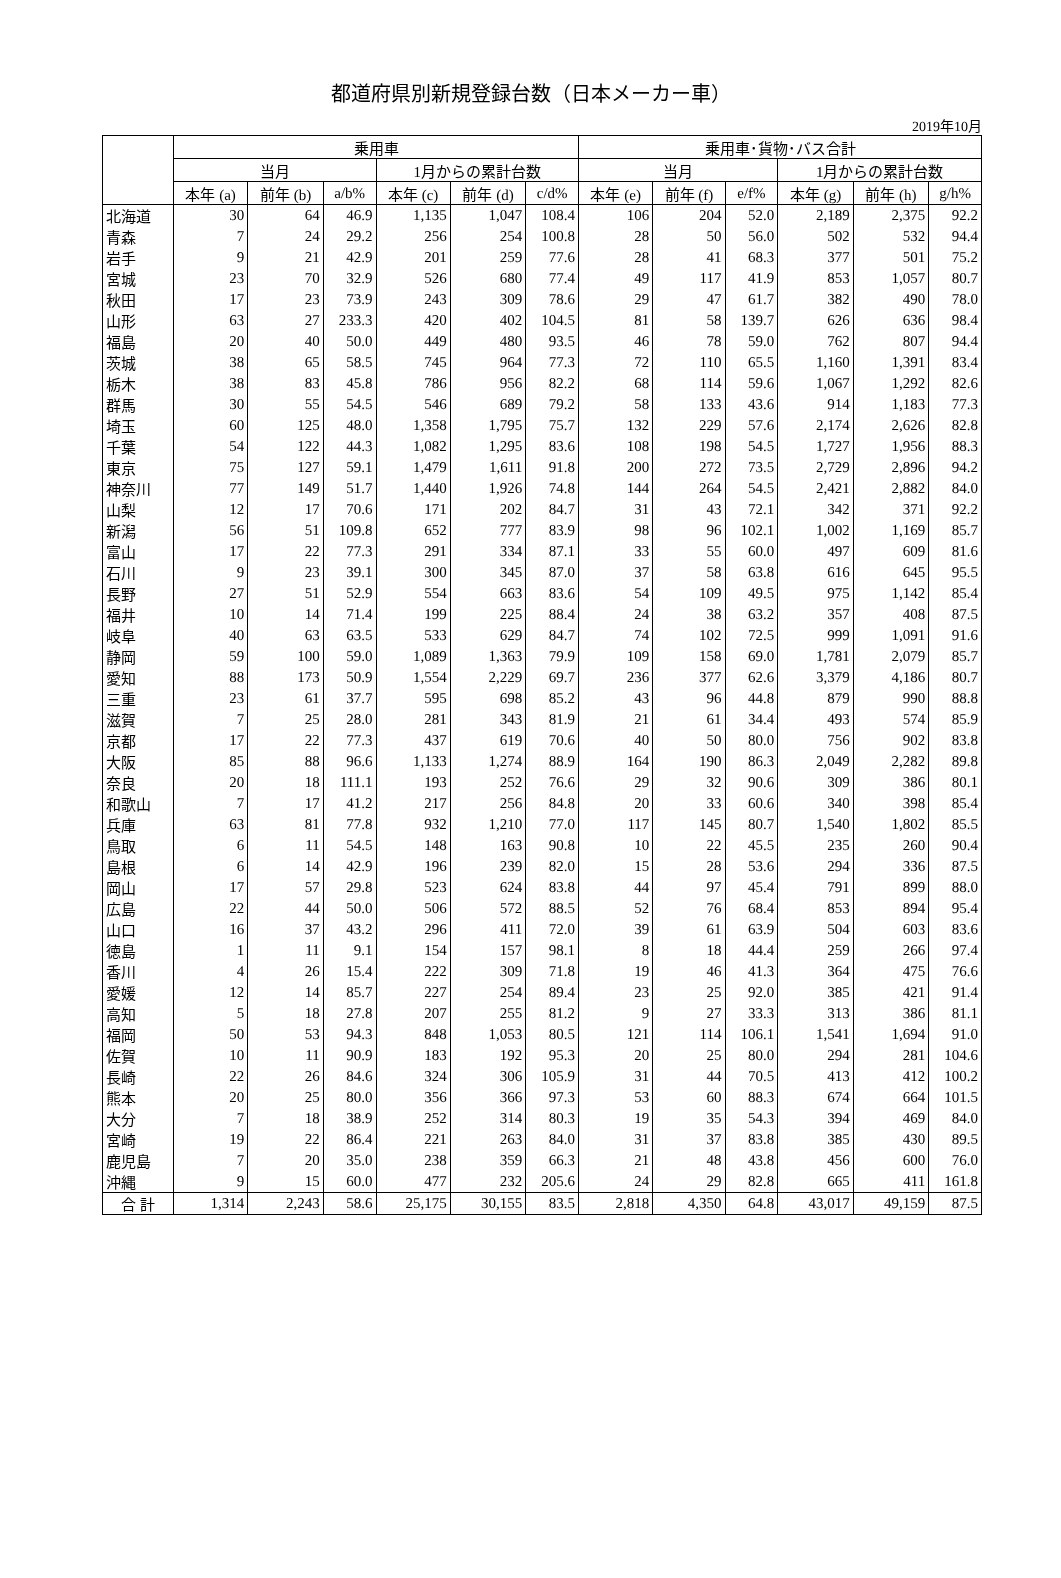都道府県別新規登録台数（日本メーカー車）
2019年10月
| | 乗用車 | | | | | | 乗用車･貨物･バス合計 | | | | | |
| --- | --- | --- | --- | --- | --- | --- | --- | --- | --- | --- | --- | --- |
| | 当月 | | | 1月からの累計台数 | | | 当月 | | | 1月からの累計台数 | | |
| | 本年 (a) | 前年 (b) | a/b% | 本年 (c) | 前年 (d) | c/d% | 本年 (e) | 前年 (f) | e/f% | 本年 (g) | 前年 (h) | g/h% |
| 北海道 | 30 | 64 | 46.9 | 1,135 | 1,047 | 108.4 | 106 | 204 | 52.0 | 2,189 | 2,375 | 92.2 |
| 青森 | 7 | 24 | 29.2 | 256 | 254 | 100.8 | 28 | 50 | 56.0 | 502 | 532 | 94.4 |
| 岩手 | 9 | 21 | 42.9 | 201 | 259 | 77.6 | 28 | 41 | 68.3 | 377 | 501 | 75.2 |
| 宮城 | 23 | 70 | 32.9 | 526 | 680 | 77.4 | 49 | 117 | 41.9 | 853 | 1,057 | 80.7 |
| 秋田 | 17 | 23 | 73.9 | 243 | 309 | 78.6 | 29 | 47 | 61.7 | 382 | 490 | 78.0 |
| 山形 | 63 | 27 | 233.3 | 420 | 402 | 104.5 | 81 | 58 | 139.7 | 626 | 636 | 98.4 |
| 福島 | 20 | 40 | 50.0 | 449 | 480 | 93.5 | 46 | 78 | 59.0 | 762 | 807 | 94.4 |
| 茨城 | 38 | 65 | 58.5 | 745 | 964 | 77.3 | 72 | 110 | 65.5 | 1,160 | 1,391 | 83.4 |
| 栃木 | 38 | 83 | 45.8 | 786 | 956 | 82.2 | 68 | 114 | 59.6 | 1,067 | 1,292 | 82.6 |
| 群馬 | 30 | 55 | 54.5 | 546 | 689 | 79.2 | 58 | 133 | 43.6 | 914 | 1,183 | 77.3 |
| 埼玉 | 60 | 125 | 48.0 | 1,358 | 1,795 | 75.7 | 132 | 229 | 57.6 | 2,174 | 2,626 | 82.8 |
| 千葉 | 54 | 122 | 44.3 | 1,082 | 1,295 | 83.6 | 108 | 198 | 54.5 | 1,727 | 1,956 | 88.3 |
| 東京 | 75 | 127 | 59.1 | 1,479 | 1,611 | 91.8 | 200 | 272 | 73.5 | 2,729 | 2,896 | 94.2 |
| 神奈川 | 77 | 149 | 51.7 | 1,440 | 1,926 | 74.8 | 144 | 264 | 54.5 | 2,421 | 2,882 | 84.0 |
| 山梨 | 12 | 17 | 70.6 | 171 | 202 | 84.7 | 31 | 43 | 72.1 | 342 | 371 | 92.2 |
| 新潟 | 56 | 51 | 109.8 | 652 | 777 | 83.9 | 98 | 96 | 102.1 | 1,002 | 1,169 | 85.7 |
| 富山 | 17 | 22 | 77.3 | 291 | 334 | 87.1 | 33 | 55 | 60.0 | 497 | 609 | 81.6 |
| 石川 | 9 | 23 | 39.1 | 300 | 345 | 87.0 | 37 | 58 | 63.8 | 616 | 645 | 95.5 |
| 長野 | 27 | 51 | 52.9 | 554 | 663 | 83.6 | 54 | 109 | 49.5 | 975 | 1,142 | 85.4 |
| 福井 | 10 | 14 | 71.4 | 199 | 225 | 88.4 | 24 | 38 | 63.2 | 357 | 408 | 87.5 |
| 岐阜 | 40 | 63 | 63.5 | 533 | 629 | 84.7 | 74 | 102 | 72.5 | 999 | 1,091 | 91.6 |
| 静岡 | 59 | 100 | 59.0 | 1,089 | 1,363 | 79.9 | 109 | 158 | 69.0 | 1,781 | 2,079 | 85.7 |
| 愛知 | 88 | 173 | 50.9 | 1,554 | 2,229 | 69.7 | 236 | 377 | 62.6 | 3,379 | 4,186 | 80.7 |
| 三重 | 23 | 61 | 37.7 | 595 | 698 | 85.2 | 43 | 96 | 44.8 | 879 | 990 | 88.8 |
| 滋賀 | 7 | 25 | 28.0 | 281 | 343 | 81.9 | 21 | 61 | 34.4 | 493 | 574 | 85.9 |
| 京都 | 17 | 22 | 77.3 | 437 | 619 | 70.6 | 40 | 50 | 80.0 | 756 | 902 | 83.8 |
| 大阪 | 85 | 88 | 96.6 | 1,133 | 1,274 | 88.9 | 164 | 190 | 86.3 | 2,049 | 2,282 | 89.8 |
| 奈良 | 20 | 18 | 111.1 | 193 | 252 | 76.6 | 29 | 32 | 90.6 | 309 | 386 | 80.1 |
| 和歌山 | 7 | 17 | 41.2 | 217 | 256 | 84.8 | 20 | 33 | 60.6 | 340 | 398 | 85.4 |
| 兵庫 | 63 | 81 | 77.8 | 932 | 1,210 | 77.0 | 117 | 145 | 80.7 | 1,540 | 1,802 | 85.5 |
| 鳥取 | 6 | 11 | 54.5 | 148 | 163 | 90.8 | 10 | 22 | 45.5 | 235 | 260 | 90.4 |
| 島根 | 6 | 14 | 42.9 | 196 | 239 | 82.0 | 15 | 28 | 53.6 | 294 | 336 | 87.5 |
| 岡山 | 17 | 57 | 29.8 | 523 | 624 | 83.8 | 44 | 97 | 45.4 | 791 | 899 | 88.0 |
| 広島 | 22 | 44 | 50.0 | 506 | 572 | 88.5 | 52 | 76 | 68.4 | 853 | 894 | 95.4 |
| 山口 | 16 | 37 | 43.2 | 296 | 411 | 72.0 | 39 | 61 | 63.9 | 504 | 603 | 83.6 |
| 徳島 | 1 | 11 | 9.1 | 154 | 157 | 98.1 | 8 | 18 | 44.4 | 259 | 266 | 97.4 |
| 香川 | 4 | 26 | 15.4 | 222 | 309 | 71.8 | 19 | 46 | 41.3 | 364 | 475 | 76.6 |
| 愛媛 | 12 | 14 | 85.7 | 227 | 254 | 89.4 | 23 | 25 | 92.0 | 385 | 421 | 91.4 |
| 高知 | 5 | 18 | 27.8 | 207 | 255 | 81.2 | 9 | 27 | 33.3 | 313 | 386 | 81.1 |
| 福岡 | 50 | 53 | 94.3 | 848 | 1,053 | 80.5 | 121 | 114 | 106.1 | 1,541 | 1,694 | 91.0 |
| 佐賀 | 10 | 11 | 90.9 | 183 | 192 | 95.3 | 20 | 25 | 80.0 | 294 | 281 | 104.6 |
| 長崎 | 22 | 26 | 84.6 | 324 | 306 | 105.9 | 31 | 44 | 70.5 | 413 | 412 | 100.2 |
| 熊本 | 20 | 25 | 80.0 | 356 | 366 | 97.3 | 53 | 60 | 88.3 | 674 | 664 | 101.5 |
| 大分 | 7 | 18 | 38.9 | 252 | 314 | 80.3 | 19 | 35 | 54.3 | 394 | 469 | 84.0 |
| 宮崎 | 19 | 22 | 86.4 | 221 | 263 | 84.0 | 31 | 37 | 83.8 | 385 | 430 | 89.5 |
| 鹿児島 | 7 | 20 | 35.0 | 238 | 359 | 66.3 | 21 | 48 | 43.8 | 456 | 600 | 76.0 |
| 沖縄 | 9 | 15 | 60.0 | 477 | 232 | 205.6 | 24 | 29 | 82.8 | 665 | 411 | 161.8 |
| 合 計 | 1,314 | 2,243 | 58.6 | 25,175 | 30,155 | 83.5 | 2,818 | 4,350 | 64.8 | 43,017 | 49,159 | 87.5 |